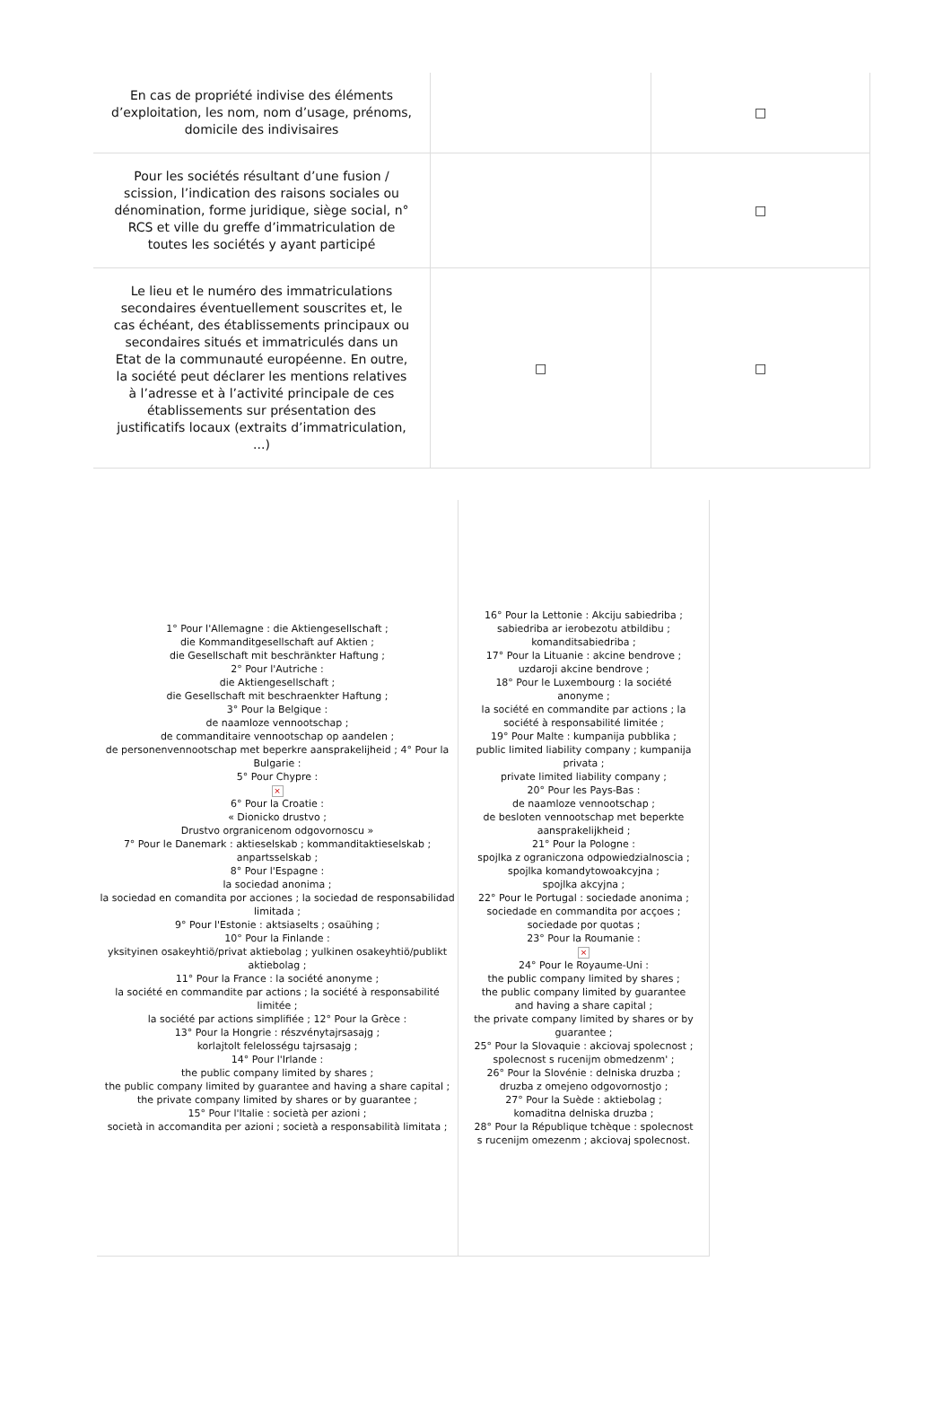| En cas de propriété indivise des éléments d’exploitation, les nom, nom d’usage, prénoms, domicile des indivisaires | | □ |
| Pour les sociétés résultant d’une fusion / scission, l’indication des raisons sociales ou dénomination, forme juridique, siège social, n° RCS et ville du greffe d’immatriculation de toutes les sociétés y ayant participé | | □ |
| Le lieu et le numéro des immatriculations secondaires éventuellement souscrites et, le cas échéant, des établissements principaux ou secondaires situés et immatriculés dans un Etat de la communauté européenne. En outre, la société peut déclarer les mentions relatives à l’adresse et à l’activité principale de ces établissements sur présentation des justificatifs locaux (extraits d’immatriculation, ...) | □ | □ |
| 1° Pour l'Allemagne : die Aktiengesellschaft ; die Kommanditgesellschaft auf Aktien ; die Gesellschaft mit beschränkter Haftung ; 2° Pour l'Autriche : die Aktiengesellschaft ; die Gesellschaft mit beschraenkter Haftung ; 3° Pour la Belgique : de naamloze vennootschap ; de commanditaire vennootschap op aandelen ; de personenvennootschap met beperkre aansprakelijheid ; 4° Pour la Bulgarie : 5° Pour Chypre : × 6° Pour la Croatie : « Dionicko drustvo ; Drustvo orgranicenom odgovornoscu » 7° Pour le Danemark : aktieselskab ; kommanditaktieselskab ; anpartsselskab ; 8° Pour l'Espagne : la sociedad anonima ; la sociedad en comandita por acciones ; la sociedad de responsabilidad limitada ; 9° Pour l'Estonie : aktsiaselts ; osaühing ; 10° Pour la Finlande : yksityinen osakeyhtiö/privat aktiebolag ; yulkinen osakeyhtiö/publikt aktiebolag ; 11° Pour la France : la société anonyme ; la société en commandite par actions ; la société à responsabilité limitée ; la société par actions simplifiée ; 12° Pour la Grèce : 13° Pour la Hongrie : részvénytajrsasajg ; korlajtolt felelosségu tajrsasajg ; 14° Pour l'Irlande : the public company limited by shares ; the public company limited by guarantee and having a share capital ; the private company limited by shares or by guarantee ; 15° Pour l'Italie : società per azioni ; società in accomandita per azioni ; società a responsabilità limitata ; | 16° Pour la Lettonie : Akciju sabiedriba ; sabiedriba ar ierobezotu atbildibu ; komanditsabiedriba ; 17° Pour la Lituanie : akcine bendrove ; uzdaroji akcine bendrove ; 18° Pour le Luxembourg : la société anonyme ; la société en commandite par actions ; la société à responsabilité limitée ; 19° Pour Malte : kumpanija pubblika ; public limited liability company ; kumpanija privata ; private limited liability company ; 20° Pour les Pays-Bas : de naamloze vennootschap ; de besloten vennootschap met beperkte aansprakelijkheid ; 21° Pour la Pologne : spojlka z ograniczona odpowiedzialnoscia ; spojlka komandytowoakcyjna ; spojlka akcyjna ; 22° Pour le Portugal : sociedade anonima ; sociedade en commandita por acçoes ; sociedade por quotas ; 23° Pour la Roumanie : × 24° Pour le Royaume-Uni : the public company limited by shares ; the public company limited by guarantee and having a share capital ; the private company limited by shares or by guarantee ; 25° Pour la Slovaquie : akciovaj spolecnost ; spolecnost s rucenijm obmedzenm' ; 26° Pour la Slovénie : delniska druzba ; druzba z omejeno odgovornostjo ; 27° Pour la Suède : aktiebolag ; komaditna delniska druzba ; 28° Pour la République tchèque : spolecnost s rucenijm omezenm ; akciovaj spolecnost. |